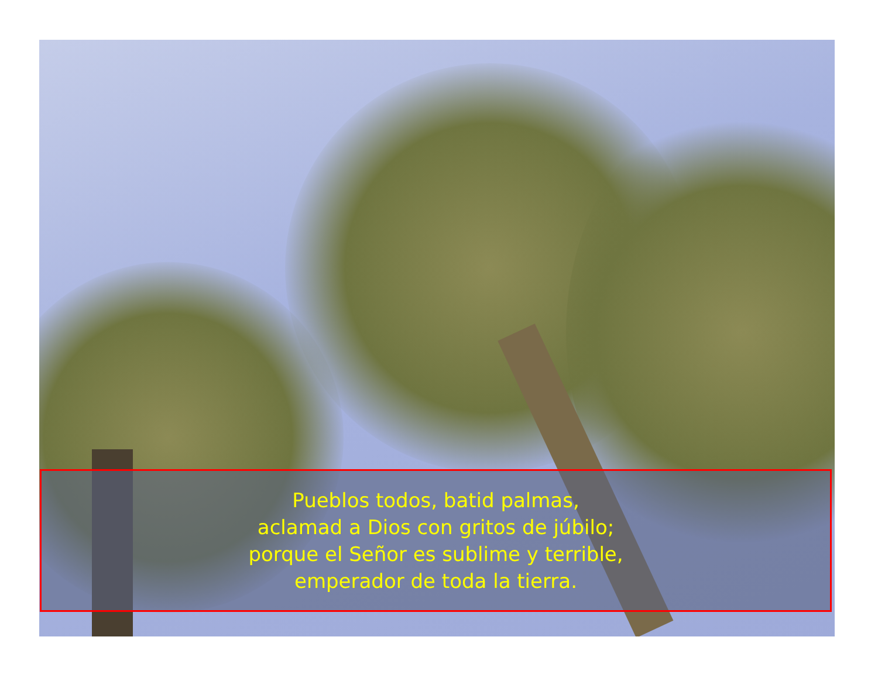Pueblos todos, batid palmas,
aclamad a Dios con gritos de júbilo;
porque el Señor es sublime y terrible,
emperador de toda la tierra.